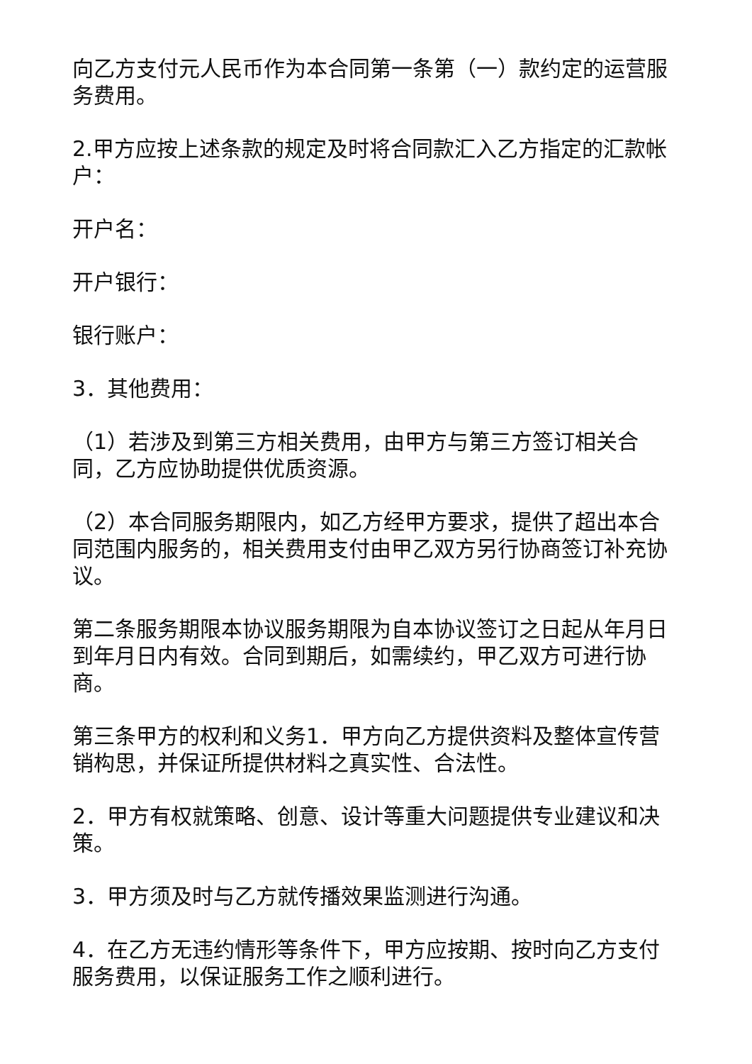向乙方支付元人民币作为本合同第一条第（一）款约定的运营服务费用。
2.甲方应按上述条款的规定及时将合同款汇入乙方指定的汇款帐户：
开户名：
开户银行：
银行账户：
3．其他费用：
（1）若涉及到第三方相关费用，由甲方与第三方签订相关合同，乙方应协助提供优质资源。
（2）本合同服务期限内，如乙方经甲方要求，提供了超出本合同范围内服务的，相关费用支付由甲乙双方另行协商签订补充协议。
第二条服务期限本协议服务期限为自本协议签订之日起从年月日到年月日内有效。合同到期后，如需续约，甲乙双方可进行协商。
第三条甲方的权利和义务1．甲方向乙方提供资料及整体宣传营销构思，并保证所提供材料之真实性、合法性。
2．甲方有权就策略、创意、设计等重大问题提供专业建议和决策。
3．甲方须及时与乙方就传播效果监测进行沟通。
4．在乙方无违约情形等条件下，甲方应按期、按时向乙方支付服务费用，以保证服务工作之顺利进行。